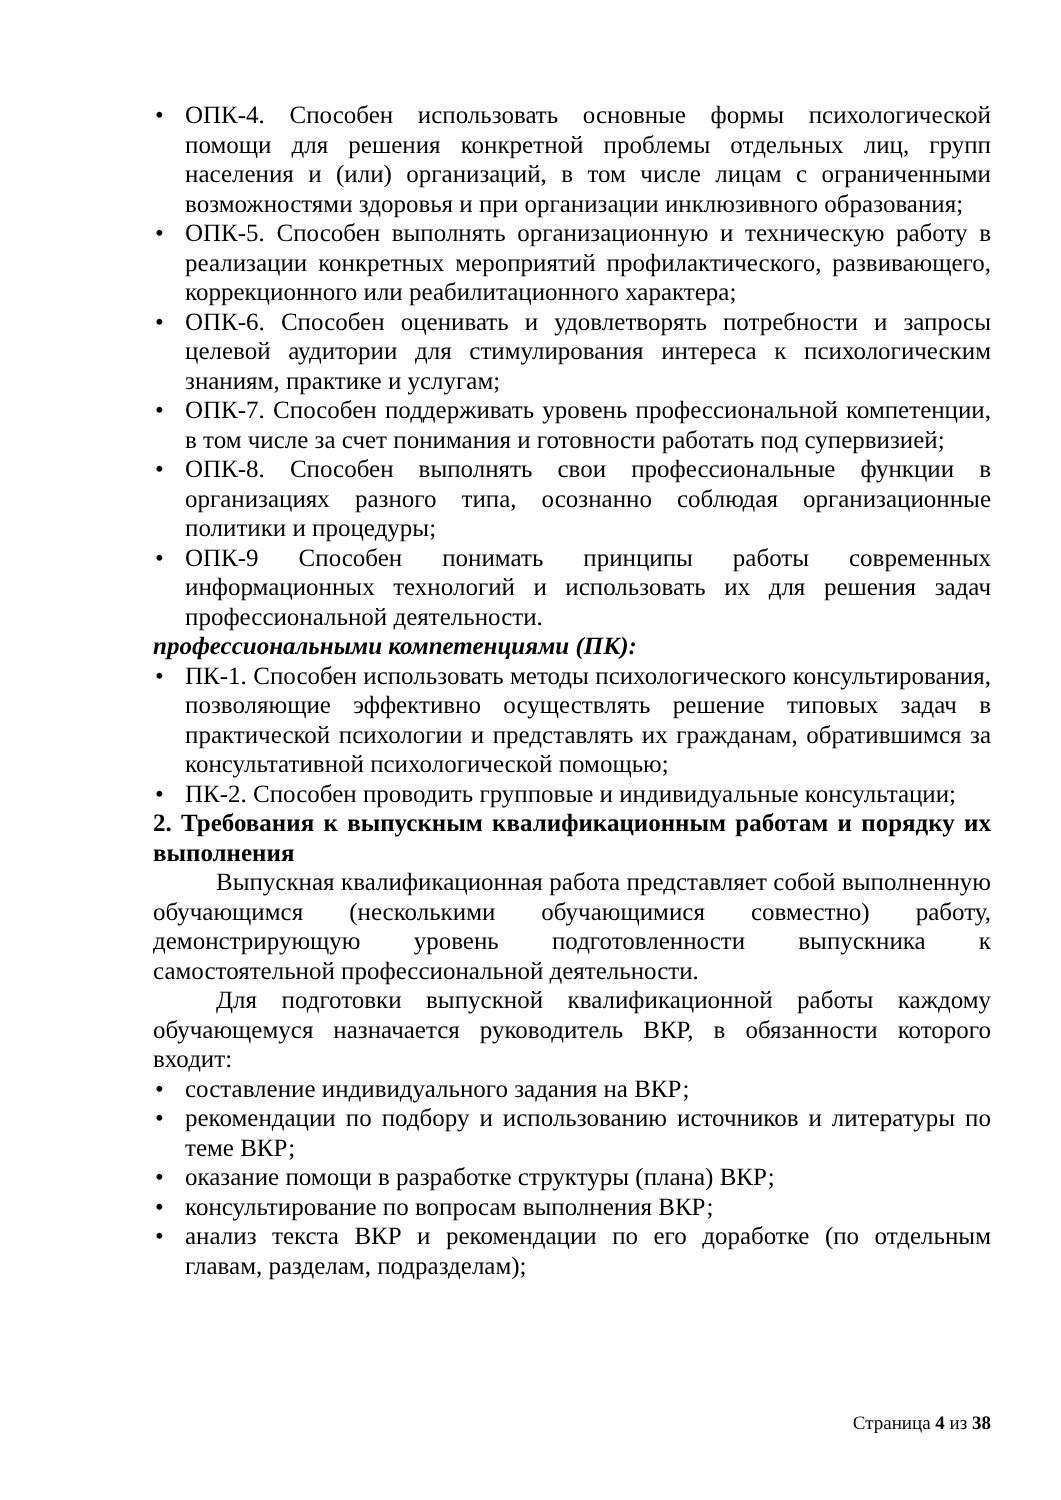• ОПК-4. Способен использовать основные формы психологической помощи для решения конкретной проблемы отдельных лиц, групп населения и (или) организаций, в том числе лицам с ограниченными возможностями здоровья и при организации инклюзивного образования;
• ОПК-5. Способен выполнять организационную и техническую работу в реализации конкретных мероприятий профилактического, развивающего, коррекционного или реабилитационного характера;
• ОПК-6. Способен оценивать и удовлетворять потребности и запросы целевой аудитории для стимулирования интереса к психологическим знаниям, практике и услугам;
• ОПК-7. Способен поддерживать уровень профессиональной компетенции, в том числе за счет понимания и готовности работать под супервизией;
• ОПК-8. Способен выполнять свои профессиональные функции в организациях разного типа, осознанно соблюдая организационные политики и процедуры;
• ОПК-9 Способен понимать принципы работы современных информационных технологий и использовать их для решения задач профессиональной деятельности.
профессиональными компетенциями (ПК):
• ПК-1. Способен использовать методы психологического консультирования, позволяющие эффективно осуществлять решение типовых задач в практической психологии и представлять их гражданам, обратившимся за консультативной психологической помощью;
• ПК-2. Способен проводить групповые и индивидуальные консультации;
2. Требования к выпускным квалификационным работам и порядку их выполнения
Выпускная квалификационная работа представляет собой выполненную обучающимся (несколькими обучающимися совместно) работу, демонстрирующую уровень подготовленности выпускника к самостоятельной профессиональной деятельности.
Для подготовки выпускной квалификационной работы каждому обучающемуся назначается руководитель ВКР, в обязанности которого входит:
• составление индивидуального задания на ВКР;
• рекомендации по подбору и использованию источников и литературы по теме ВКР;
• оказание помощи в разработке структуры (плана) ВКР;
• консультирование по вопросам выполнения ВКР;
• анализ текста ВКР и рекомендации по его доработке (по отдельным главам, разделам, подразделам);
Страница 4 из 38